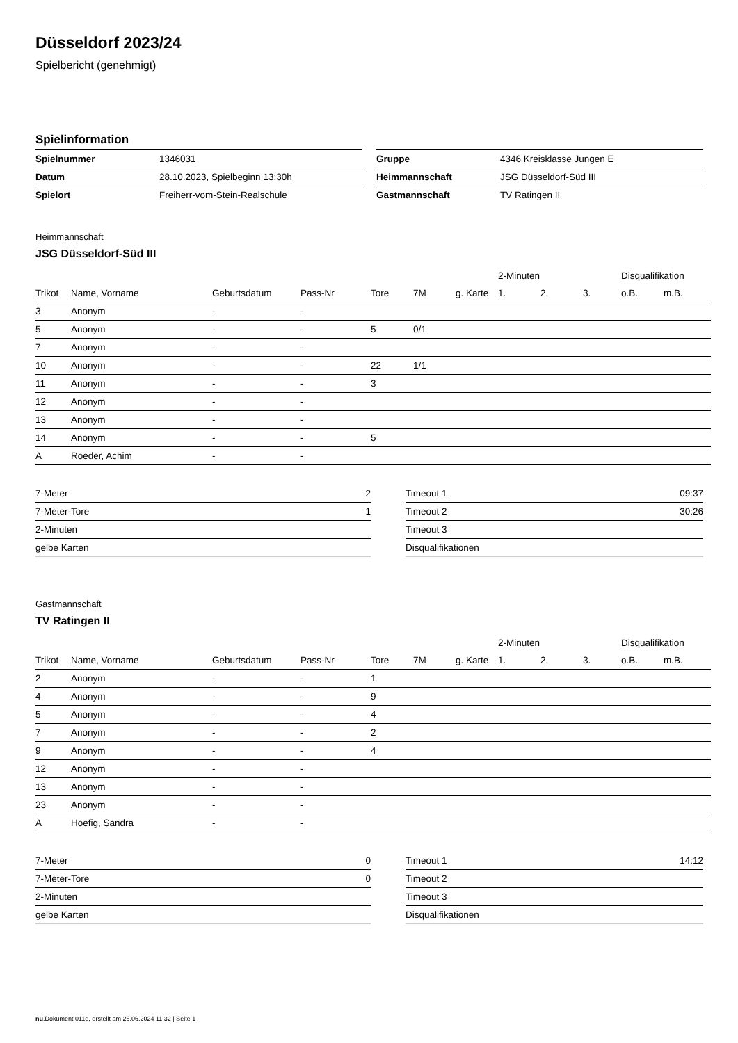Düsseldorf 2023/24
Spielbericht (genehmigt)
Spielinformation
| Spielnummer | 1346031 |
| Datum | 28.10.2023, Spielbeginn 13:30h |
| Spielort | Freiherr-vom-Stein-Realschule |
| Gruppe | 4346 Kreisklasse Jungen E |
| Heimmannschaft | JSG Düsseldorf-Süd III |
| Gastmannschaft | TV Ratingen II |
Heimmannschaft
JSG Düsseldorf-Süd III
| | | | | | | | 2-Minuten | | | Disqualifikation | |
| --- | --- | --- | --- | --- | --- | --- | --- | --- | --- | --- | --- |
| Trikot | Name, Vorname | Geburtsdatum | Pass-Nr | Tore | 7M | g. Karte | 1. | 2. | 3. | o.B. | m.B. |
| 3 | Anonym | - | - | | | | | | | | |
| 5 | Anonym | - | - | 5 | 0/1 | | | | | | |
| 7 | Anonym | - | - | | | | | | | | |
| 10 | Anonym | - | - | 22 | 1/1 | | | | | | |
| 11 | Anonym | - | - | 3 | | | | | | | |
| 12 | Anonym | - | - | | | | | | | | |
| 13 | Anonym | - | - | | | | | | | | |
| 14 | Anonym | - | - | 5 | | | | | | | |
| A | Roeder, Achim | - | - | | | | | | | | |
| 7-Meter | 2 |
| 7-Meter-Tore | 1 |
| 2-Minuten | |
| gelbe Karten | |
| Timeout 1 | 09:37 |
| Timeout 2 | 30:26 |
| Timeout 3 | |
| Disqualifikationen | |
Gastmannschaft
TV Ratingen II
| | | | | | | | 2-Minuten | | | Disqualifikation | |
| --- | --- | --- | --- | --- | --- | --- | --- | --- | --- | --- | --- |
| Trikot | Name, Vorname | Geburtsdatum | Pass-Nr | Tore | 7M | g. Karte | 1. | 2. | 3. | o.B. | m.B. |
| 2 | Anonym | - | - | 1 | | | | | | | |
| 4 | Anonym | - | - | 9 | | | | | | | |
| 5 | Anonym | - | - | 4 | | | | | | | |
| 7 | Anonym | - | - | 2 | | | | | | | |
| 9 | Anonym | - | - | 4 | | | | | | | |
| 12 | Anonym | - | - | | | | | | | | |
| 13 | Anonym | - | - | | | | | | | | |
| 23 | Anonym | - | - | | | | | | | | |
| A | Hoefig, Sandra | - | - | | | | | | | | |
| 7-Meter | 0 |
| 7-Meter-Tore | 0 |
| 2-Minuten | |
| gelbe Karten | |
| Timeout 1 | 14:12 |
| Timeout 2 | |
| Timeout 3 | |
| Disqualifikationen | |
nu.Dokument 011e, erstellt am 26.06.2024 11:32 | Seite 1